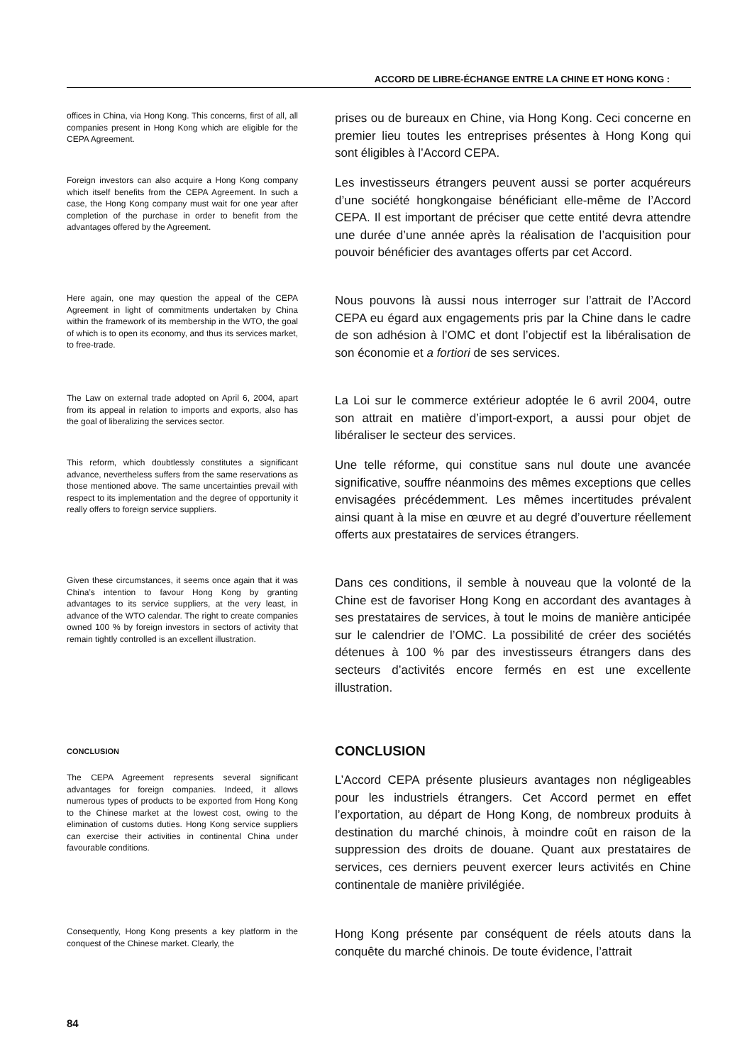ACCORD DE LIBRE-ÉCHANGE ENTRE LA CHINE ET HONG KONG :
offices in China, via Hong Kong. This concerns, first of all, all companies present in Hong Kong which are eligible for the CEPA Agreement.
prises ou de bureaux en Chine, via Hong Kong. Ceci concerne en premier lieu toutes les entreprises présentes à Hong Kong qui sont éligibles à l’Accord CEPA.
Foreign investors can also acquire a Hong Kong company which itself benefits from the CEPA Agreement. In such a case, the Hong Kong company must wait for one year after completion of the purchase in order to benefit from the advantages offered by the Agreement.
Les investisseurs étrangers peuvent aussi se porter acquéreurs d’une société hongkongaise bénéficiant elle-même de l’Accord CEPA. Il est important de préciser que cette entité devra attendre une durée d’une année après la réalisation de l’acquisition pour pouvoir bénéficier des avantages offerts par cet Accord.
Here again, one may question the appeal of the CEPA Agreement in light of commitments undertaken by China within the framework of its membership in the WTO, the goal of which is to open its economy, and thus its services market, to free-trade.
Nous pouvons là aussi nous interroger sur l’attrait de l’Accord CEPA eu égard aux engagements pris par la Chine dans le cadre de son adhésion à l’OMC et dont l’objectif est la libéralisation de son économie et a fortiori de ses services.
The Law on external trade adopted on April 6, 2004, apart from its appeal in relation to imports and exports, also has the goal of liberalizing the services sector.
La Loi sur le commerce extérieur adoptée le 6 avril 2004, outre son attrait en matière d’import-export, a aussi pour objet de libéraliser le secteur des services.
This reform, which doubtlessly constitutes a significant advance, nevertheless suffers from the same reservations as those mentioned above. The same uncertainties prevail with respect to its implementation and the degree of opportunity it really offers to foreign service suppliers.
Une telle réforme, qui constitue sans nul doute une avancée significative, souffre néanmoins des mêmes exceptions que celles envisagées précédemment. Les mêmes incertitudes prévalent ainsi quant à la mise en œuvre et au degré d’ouverture réellement offerts aux prestataires de services étrangers.
Given these circumstances, it seems once again that it was China’s intention to favour Hong Kong by granting advantages to its service suppliers, at the very least, in advance of the WTO calendar. The right to create companies owned 100 % by foreign investors in sectors of activity that remain tightly controlled is an excellent illustration.
Dans ces conditions, il semble à nouveau que la volonté de la Chine est de favoriser Hong Kong en accordant des avantages à ses prestataires de services, à tout le moins de manière anticipée sur le calendrier de l’OMC. La possibilité de créer des sociétés détenues à 100 % par des investisseurs étrangers dans des secteurs d’activités encore fermés en est une excellente illustration.
CONCLUSION
CONCLUSION
The CEPA Agreement represents several significant advantages for foreign companies. Indeed, it allows numerous types of products to be exported from Hong Kong to the Chinese market at the lowest cost, owing to the elimination of customs duties. Hong Kong service suppliers can exercise their activities in continental China under favourable conditions.
L’Accord CEPA présente plusieurs avantages non négligeables pour les industriels étrangers. Cet Accord permet en effet l’exportation, au départ de Hong Kong, de nombreux produits à destination du marché chinois, à moindre coût en raison de la suppression des droits de douane. Quant aux prestataires de services, ces derniers peuvent exercer leurs activités en Chine continentale de manière privilégiée.
Consequently, Hong Kong presents a key platform in the conquest of the Chinese market. Clearly, the
Hong Kong présente par conséquent de réels atouts dans la conquête du marché chinois. De toute évidence, l’attrait
84